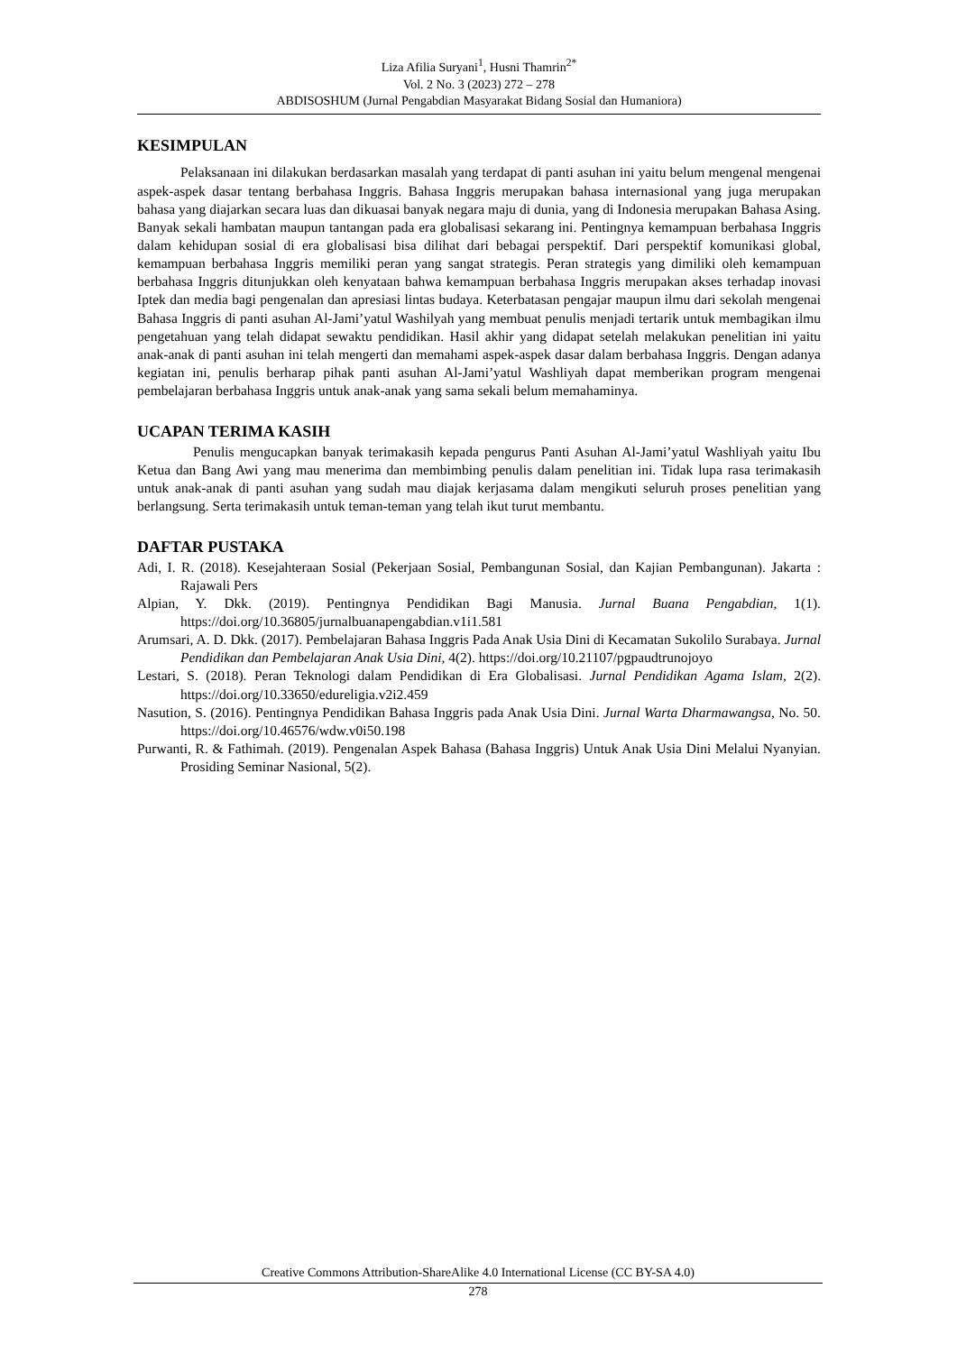Liza Afilia Suryani<sup>1</sup>, Husni Thamrin<sup>2*</sup>
Vol. 2 No. 3 (2023) 272 – 278
ABDISOSHUM (Jurnal Pengabdian Masyarakat Bidang Sosial dan Humaniora)
KESIMPULAN
Pelaksanaan ini dilakukan berdasarkan masalah yang terdapat di panti asuhan ini yaitu belum mengenal mengenai aspek-aspek dasar tentang berbahasa Inggris. Bahasa Inggris merupakan bahasa internasional yang juga merupakan bahasa yang diajarkan secara luas dan dikuasai banyak negara maju di dunia, yang di Indonesia merupakan Bahasa Asing. Banyak sekali hambatan maupun tantangan pada era globalisasi sekarang ini. Pentingnya kemampuan berbahasa Inggris dalam kehidupan sosial di era globalisasi bisa dilihat dari bebagai perspektif. Dari perspektif komunikasi global, kemampuan berbahasa Inggris memiliki peran yang sangat strategis. Peran strategis yang dimiliki oleh kemampuan berbahasa Inggris ditunjukkan oleh kenyataan bahwa kemampuan berbahasa Inggris merupakan akses terhadap inovasi Iptek dan media bagi pengenalan dan apresiasi lintas budaya. Keterbatasan pengajar maupun ilmu dari sekolah mengenai Bahasa Inggris di panti asuhan Al-Jami’yatul Washilyah yang membuat penulis menjadi tertarik untuk membagikan ilmu pengetahuan yang telah didapat sewaktu pendidikan. Hasil akhir yang didapat setelah melakukan penelitian ini yaitu anak-anak di panti asuhan ini telah mengerti dan memahami aspek-aspek dasar dalam berbahasa Inggris. Dengan adanya kegiatan ini, penulis berharap pihak panti asuhan Al-Jami’yatul Washliyah dapat memberikan program mengenai pembelajaran berbahasa Inggris untuk anak-anak yang sama sekali belum memahaminya.
UCAPAN TERIMA KASIH
Penulis mengucapkan banyak terimakasih kepada pengurus Panti Asuhan Al-Jami’yatul Washliyah yaitu Ibu Ketua dan Bang Awi yang mau menerima dan membimbing penulis dalam penelitian ini. Tidak lupa rasa terimakasih untuk anak-anak di panti asuhan yang sudah mau diajak kerjasama dalam mengikuti seluruh proses penelitian yang berlangsung. Serta terimakasih untuk teman-teman yang telah ikut turut membantu.
DAFTAR PUSTAKA
Adi, I. R. (2018). Kesejahteraan Sosial (Pekerjaan Sosial, Pembangunan Sosial, dan Kajian Pembangunan). Jakarta : Rajawali Pers
Alpian, Y. Dkk. (2019). Pentingnya Pendidikan Bagi Manusia. Jurnal Buana Pengabdian, 1(1). https://doi.org/10.36805/jurnalbuanapengabdian.v1i1.581
Arumsari, A. D. Dkk. (2017). Pembelajaran Bahasa Inggris Pada Anak Usia Dini di Kecamatan Sukolilo Surabaya. Jurnal Pendidikan dan Pembelajaran Anak Usia Dini, 4(2). https://doi.org/10.21107/pgpaudtrunojoyo
Lestari, S. (2018). Peran Teknologi dalam Pendidikan di Era Globalisasi. Jurnal Pendidikan Agama Islam, 2(2). https://doi.org/10.33650/edureligia.v2i2.459
Nasution, S. (2016). Pentingnya Pendidikan Bahasa Inggris pada Anak Usia Dini. Jurnal Warta Dharmawangsa, No. 50. https://doi.org/10.46576/wdw.v0i50.198
Purwanti, R. & Fathimah. (2019). Pengenalan Aspek Bahasa (Bahasa Inggris) Untuk Anak Usia Dini Melalui Nyanyian. Prosiding Seminar Nasional, 5(2).
Creative Commons Attribution-ShareAlike 4.0 International License (CC BY-SA 4.0)
278